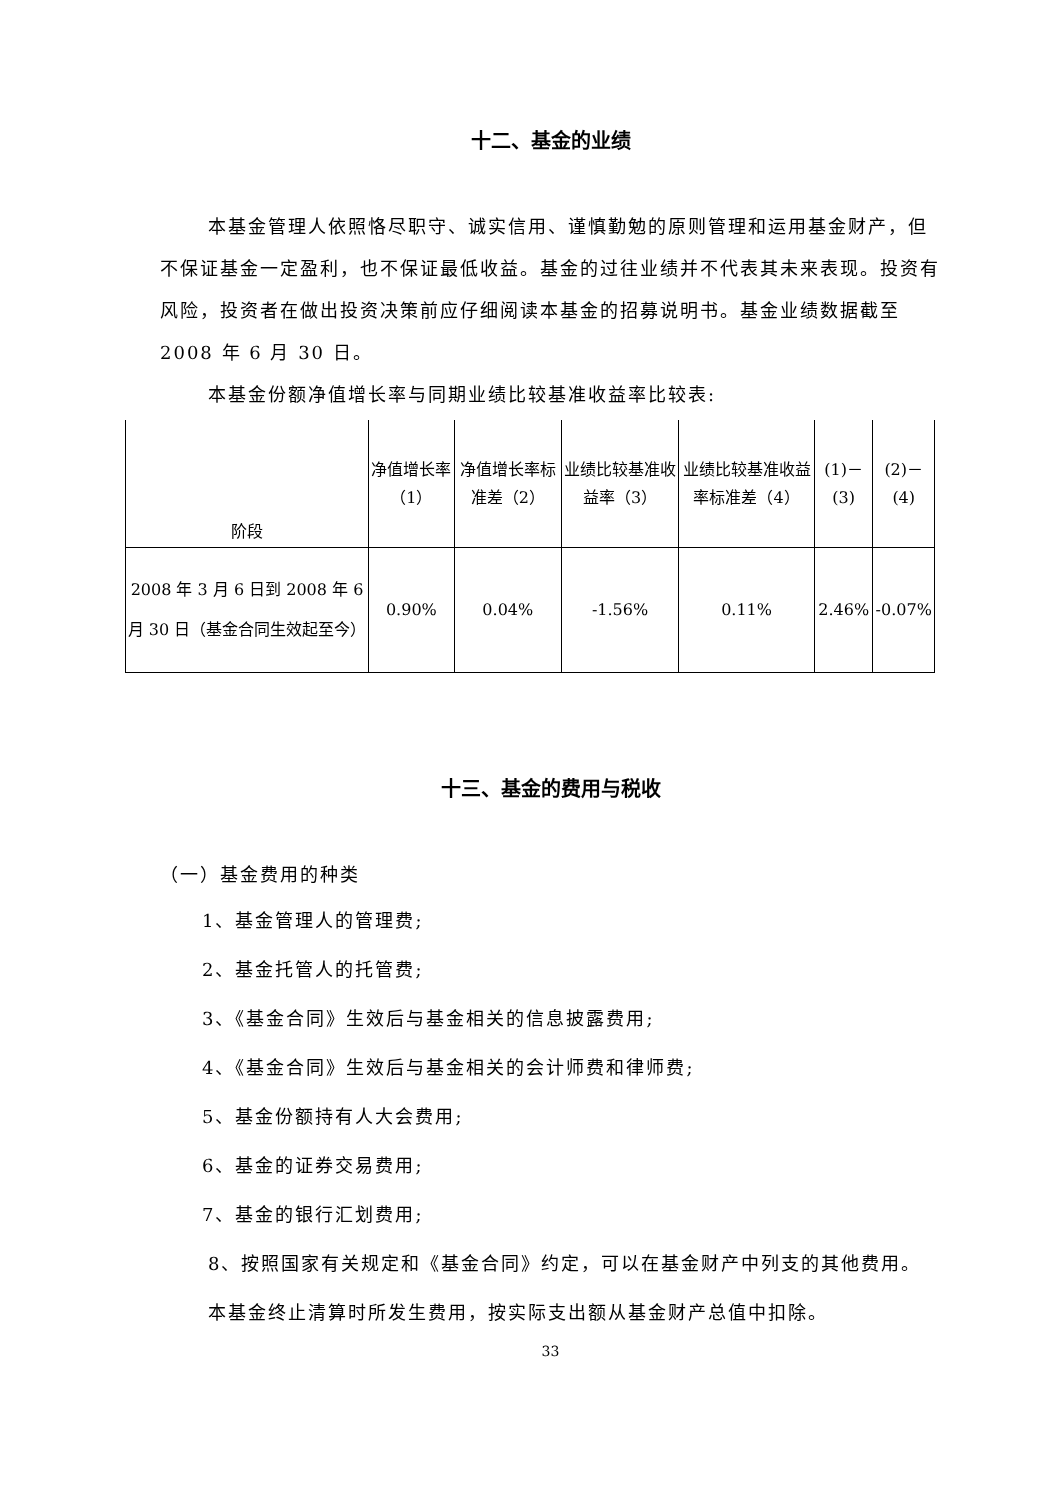十二、基金的业绩
本基金管理人依照恪尽职守、诚实信用、谨慎勤勉的原则管理和运用基金财产，但不保证基金一定盈利，也不保证最低收益。基金的过往业绩并不代表其未来表现。投资有风险，投资者在做出投资决策前应仔细阅读本基金的招募说明书。基金业绩数据截至 2008 年 6 月 30 日。
本基金份额净值增长率与同期业绩比较基准收益率比较表:
| 阶段 | 净值增长率（1） | 净值增长率标准差（2） | 业绩比较基准收益率（3） | 业绩比较基准收益率标准差（4） | (1)－(3) | (2)－(4) |
| --- | --- | --- | --- | --- | --- | --- |
| 2008 年 3 月 6 日到 2008 年 6 月 30 日（基金合同生效起至今） | 0.90% | 0.04% | -1.56% | 0.11% | 2.46% | -0.07% |
十三、基金的费用与税收
（一）基金费用的种类
1、基金管理人的管理费;
2、基金托管人的托管费;
3、《基金合同》生效后与基金相关的信息披露费用;
4、《基金合同》生效后与基金相关的会计师费和律师费;
5、基金份额持有人大会费用;
6、基金的证券交易费用;
7、基金的银行汇划费用;
8、按照国家有关规定和《基金合同》约定，可以在基金财产中列支的其他费用。
本基金终止清算时所发生费用，按实际支出额从基金财产总值中扣除。
33